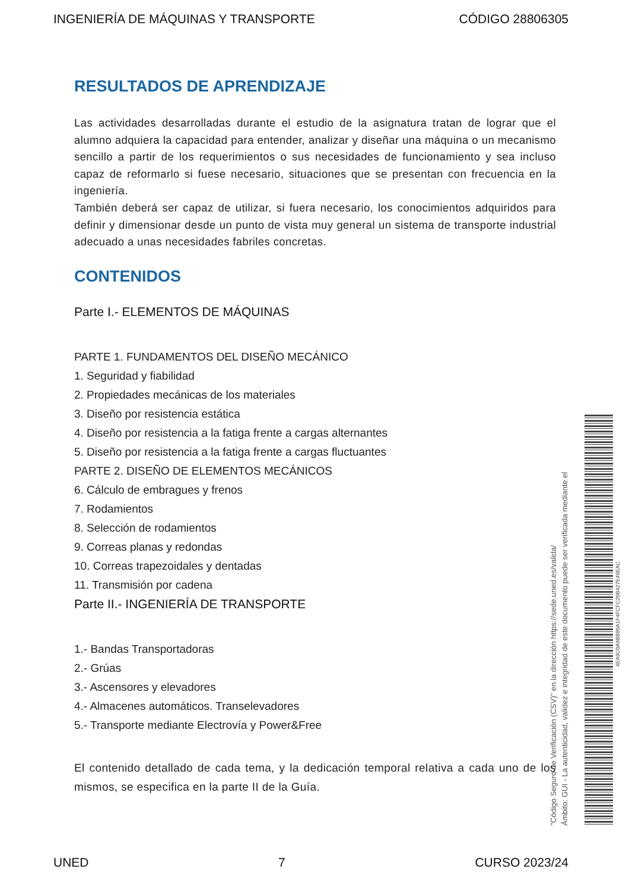INGENIERÍA DE MÁQUINAS Y TRANSPORTE CÓDIGO 28806305
RESULTADOS DE APRENDIZAJE
Las actividades desarrolladas durante el estudio de la asignatura tratan de lograr que el alumno adquiera la capacidad para entender, analizar y diseñar una máquina o un mecanismo sencillo a partir de los requerimientos o sus necesidades de funcionamiento y sea incluso capaz de reformarlo si fuese necesario, situaciones que se presentan con frecuencia en la ingeniería.
También deberá ser capaz de utilizar, si fuera necesario, los conocimientos adquiridos para definir y dimensionar desde un punto de vista muy general un sistema de transporte industrial adecuado a unas necesidades fabriles concretas.
CONTENIDOS
Parte I.- ELEMENTOS DE MÁQUINAS
PARTE 1. FUNDAMENTOS DEL DISEÑO MECÁNICO
1. Seguridad y fiabilidad
2. Propiedades mecánicas de los materiales
3. Diseño por resistencia estática
4. Diseño por resistencia a la fatiga frente a cargas alternantes
5. Diseño por resistencia a la fatiga frente a cargas fluctuantes
PARTE 2. DISEÑO DE ELEMENTOS MECÁNICOS
6. Cálculo de embragues y frenos
7. Rodamientos
8. Selección de rodamientos
9. Correas planas y redondas
10. Correas trapezoidales y dentadas
11. Transmisión por cadena
Parte II.- INGENIERÍA DE TRANSPORTE
1.- Bandas Transportadoras
2.- Grúas
3.- Ascensores y elevadores
4.- Almacenes automáticos. Transelevadores
5.- Transporte mediante Electrovía y Power&Free
El contenido detallado de cada tema, y la dedicación temporal relativa a cada uno de los mismos, se especifica en la parte II de la Guía.
"Código Seguro de Verificación (CSV)" en la dirección https://sede.uned.es/valida/
Ámbito: GUI - La autenticidad, validez e integridad de este documento puede ser verificada mediante el
4EA9C0A9BB80A1F4FCFC20B427E49EAC
UNED 7 CURSO 2023/24